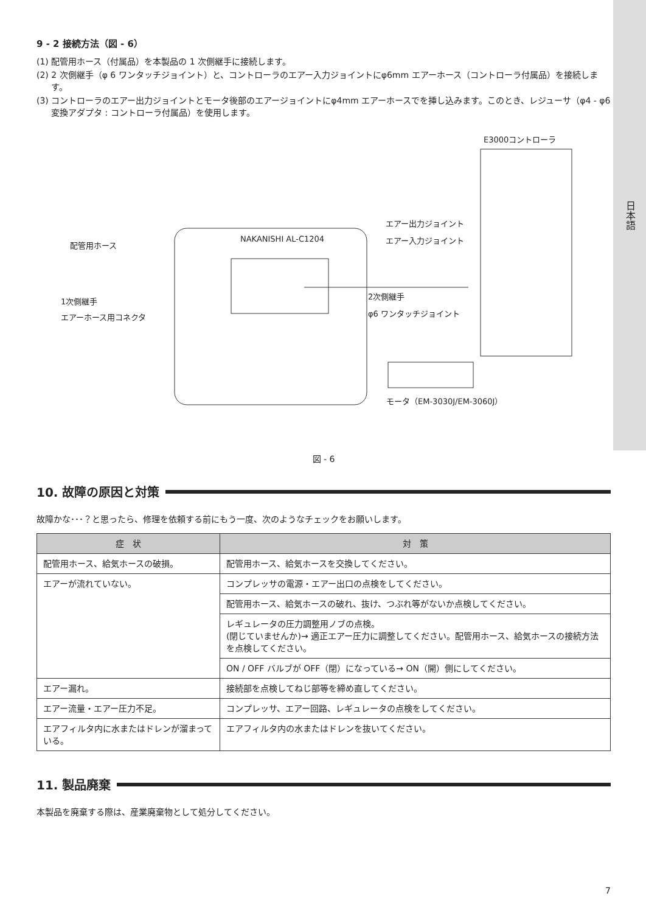日本語
9 - 2 接続方法（図 - 6）
(1) 配管用ホース（付属品）を本製品の 1 次側継手に接続します。
(2) 2 次側継手（φ 6 ワンタッチジョイント）と、コントローラのエアー入力ジョイントにφ6mm エアーホース（コントローラ付属品）を接続します。
(3) コントローラのエアー出力ジョイントとモータ後部のエアージョイントにφ4mm エアーホースでを挿し込みます。このとき、レジューサ（φ4 - φ6 変換アダプタ : コントローラ付属品）を使用します。
E3000コントローラ
エアー出力ジョイント
エアー入力ジョイント
配管用ホース
1次側継手
エアーホース用コネクタ
2次側継手
φ6 ワンタッチジョイント
NAKANISHI AL-C1204
モータ（EM-3030J/EM-3060J）
図 - 6
10. 故障の原因と対策
故障かな･･･？と思ったら、修理を依頼する前にもう一度、次のようなチェックをお願いします。
| 症 状 | 対 策 |
| --- | --- |
| 配管用ホース、給気ホースの破損。 | 配管用ホース、給気ホースを交換してください。 |
| エアーが流れていない。 | コンプレッサの電源・エアー出口の点検をしてください。 |
| | 配管用ホース、給気ホースの破れ、抜け、つぶれ等がないか点検してください。 |
| | レギュレータの圧力調整用ノブの点検。 (閉じていませんか)→ 適正エアー圧力に調整してください。配管用ホース、給気ホースの接続方法を点検してください。 |
| | ON / OFF バルブが OFF（閉）になっている→ ON（開）側にしてください。 |
| エアー漏れ。 | 接続部を点検してねじ部等を締め直してください。 |
| エアー流量・エアー圧力不足。 | コンプレッサ、エアー回路、レギュレータの点検をしてください。 |
| エアフィルタ内に水またはドレンが溜まっている。 | エアフィルタ内の水またはドレンを抜いてください。 |
11. 製品廃棄
本製品を廃棄する際は、産業廃棄物として処分してください。
7